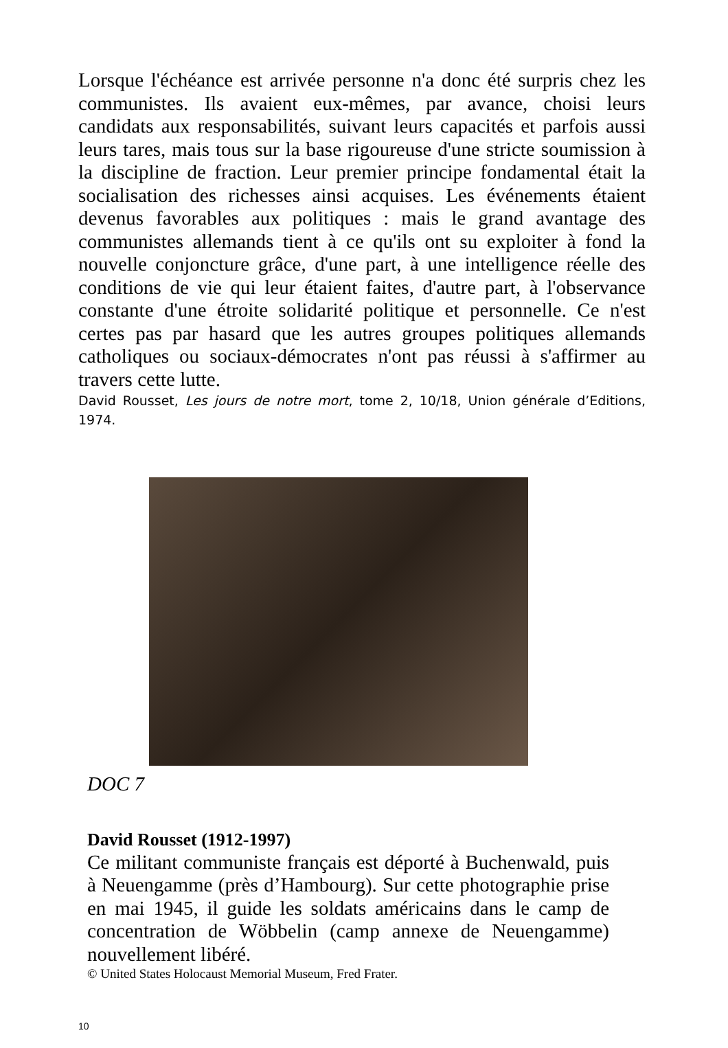Lorsque l'échéance est arrivée personne n'a donc été surpris chez les communistes. Ils avaient eux-mêmes, par avance, choisi leurs candidats aux responsabilités, suivant leurs capacités et parfois aussi leurs tares, mais tous sur la base rigoureuse d'une stricte soumission à la discipline de fraction. Leur premier principe fondamental était la socialisation des richesses ainsi acquises. Les événements étaient devenus favorables aux politiques : mais le grand avantage des communistes allemands tient à ce qu'ils ont su exploiter à fond la nouvelle conjoncture grâce, d'une part, à une intelligence réelle des conditions de vie qui leur étaient faites, d'autre part, à l'observance constante d'une étroite solidarité politique et personnelle. Ce n'est certes pas par hasard que les autres groupes politiques allemands catholiques ou sociaux-démocrates n'ont pas réussi à s'affirmer au travers cette lutte.
David Rousset, Les jours de notre mort, tome 2, 10/18, Union générale d’Editions, 1974.
DOC 7
David Rousset (1912-1997)
Ce militant communiste français est déporté à Buchenwald, puis à Neuengamme (près d’Hambourg). Sur cette photographie prise en mai 1945, il guide les soldats américains dans le camp de concentration de Wöbbelin (camp annexe de Neuengamme) nouvellement libéré.
© United States Holocaust Memorial Museum, Fred Frater.
10